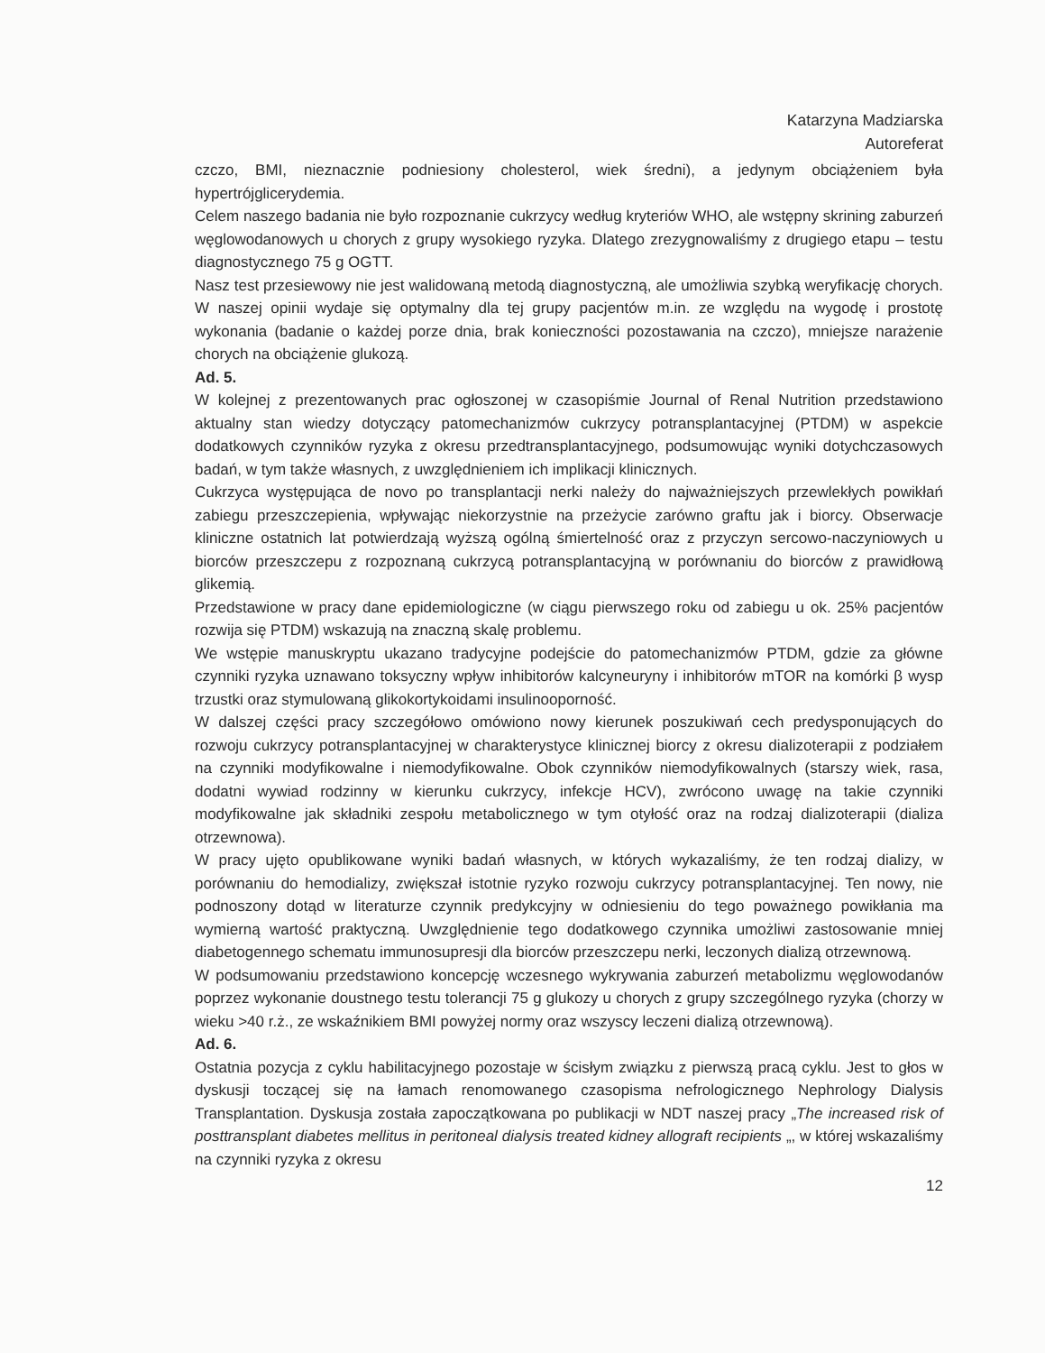Katarzyna Madziarska
Autoreferat
czczo, BMI, nieznacznie podniesiony cholesterol, wiek średni), a jedynym obciążeniem była hypertrójglicerydemia.
Celem naszego badania nie było rozpoznanie cukrzycy według kryteriów WHO, ale wstępny skrining zaburzeń węglowodanowych u chorych z grupy wysokiego ryzyka. Dlatego zrezygnowaliśmy z drugiego etapu – testu diagnostycznego 75 g OGTT.
Nasz test przesiewowy nie jest walidowaną metodą diagnostyczną, ale umożliwia szybką weryfikację chorych. W naszej opinii wydaje się optymalny dla tej grupy pacjentów m.in. ze względu na wygodę i prostotę wykonania (badanie o każdej porze dnia, brak konieczności pozostawania na czczo), mniejsze narażenie chorych na obciążenie glukozą.
Ad. 5.
W kolejnej z prezentowanych prac ogłoszonej w czasopiśmie Journal of Renal Nutrition przedstawiono aktualny stan wiedzy dotyczący patomechanizmów cukrzycy potransplantacyjnej (PTDM) w aspekcie dodatkowych czynników ryzyka z okresu przedtransplantacyjnego, podsumowując wyniki dotychczasowych badań, w tym także własnych, z uwzględnieniem ich implikacji klinicznych.
Cukrzyca występująca de novo po transplantacji nerki należy do najważniejszych przewlekłych powikłań zabiegu przeszczepienia, wpływając niekorzystnie na przeżycie zarówno graftu jak i biorcy. Obserwacje kliniczne ostatnich lat potwierdzają wyższą ogólną śmiertelność oraz z przyczyn sercowo-naczyniowych u biorców przeszczepu z rozpoznaną cukrzycą potransplantacyjną w porównaniu do biorców z prawidłową glikemią.
Przedstawione w pracy dane epidemiologiczne (w ciągu pierwszego roku od zabiegu u ok. 25% pacjentów rozwija się PTDM) wskazują na znaczną skalę problemu.
We wstępie manuskryptu ukazano tradycyjne podejście do patomechanizmów PTDM, gdzie za główne czynniki ryzyka uznawano toksyczny wpływ inhibitorów kalcyneuryny i inhibitorów mTOR na komórki β wysp trzustki oraz stymulowaną glikokortykoidami insulinooporność.
W dalszej części pracy szczegółowo omówiono nowy kierunek poszukiwań cech predysponujących do rozwoju cukrzycy potransplantacyjnej w charakterystyce klinicznej biorcy z okresu dializoterapii z podziałem na czynniki modyfikowalne i niemodyfikowalne. Obok czynników niemodyfikowalnych (starszy wiek, rasa, dodatni wywiad rodzinny w kierunku cukrzycy, infekcje HCV), zwrócono uwagę na takie czynniki modyfikowalne jak składniki zespołu metabolicznego w tym otyłość oraz na rodzaj dializoterapii (dializa otrzewnowa).
W pracy ujęto opublikowane wyniki badań własnych, w których wykazaliśmy, że ten rodzaj dializy, w porównaniu do hemodializy, zwiększał istotnie ryzyko rozwoju cukrzycy potransplantacyjnej. Ten nowy, nie podnoszony dotąd w literaturze czynnik predykcyjny w odniesieniu do tego poważnego powikłania ma wymierną wartość praktyczną. Uwzględnienie tego dodatkowego czynnika umożliwi zastosowanie mniej diabetogennego schematu immunosupresji dla biorców przeszczepu nerki, leczonych dializą otrzewnową.
W podsumowaniu przedstawiono koncepcję wczesnego wykrywania zaburzeń metabolizmu węglowodanów poprzez wykonanie doustnego testu tolerancji 75 g glukozy u chorych z grupy szczególnego ryzyka (chorzy w wieku >40 r.ż., ze wskaźnikiem BMI powyżej normy oraz wszyscy leczeni dializą otrzewnową).
Ad. 6.
Ostatnia pozycja z cyklu habilitacyjnego pozostaje w ścisłym związku z pierwszą pracą cyklu. Jest to głos w dyskusji toczącej się na łamach renomowanego czasopisma nefrologicznego Nephrology Dialysis Transplantation. Dyskusja została zapoczątkowana po publikacji w NDT naszej pracy „The increased risk of posttransplant diabetes mellitus in peritoneal dialysis treated kidney allograft recipients „, w której wskazaliśmy na czynniki ryzyka z okresu
12